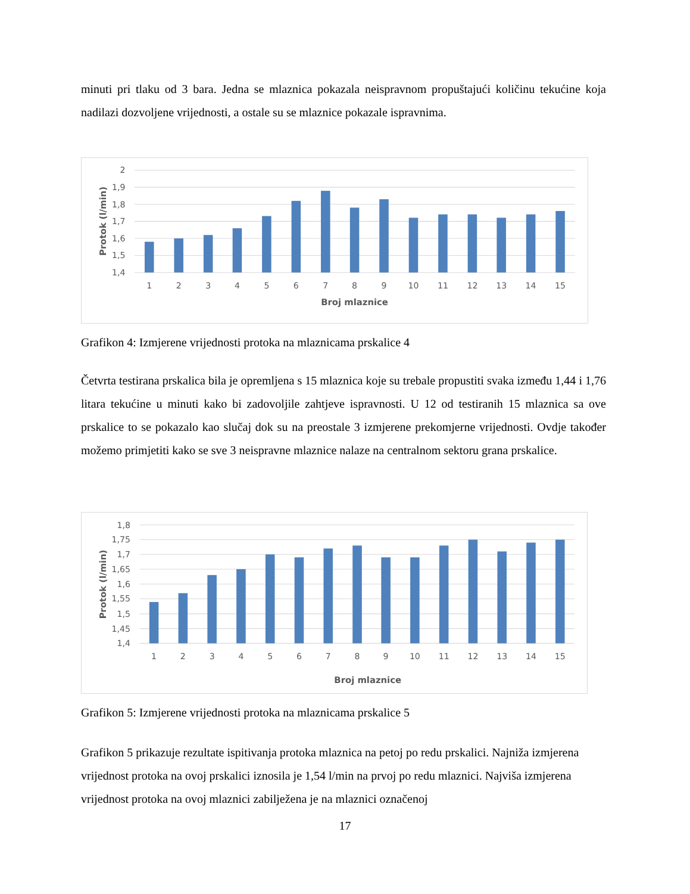minuti pri tlaku od 3 bara. Jedna se mlaznica pokazala neispravnom propuštajući količinu tekućine koja nadilazi dozvoljene vrijednosti, a ostale su se mlaznice pokazale ispravnima.
2
1,9
1,8
1,7
1,6
1,5
1,4
1
2
3
4
5
6
7
8
9
10
11
12
13
14
15
Broj mlaznice
Protok (l/min)
Grafikon 4: Izmjerene vrijednosti protoka na mlaznicama prskalice 4
Četvrta testirana prskalica bila je opremljena s 15 mlaznica koje su trebale propustiti svaka između 1,44 i 1,76 litara tekućine u minuti kako bi zadovoljile zahtjeve ispravnosti. U 12 od testiranih 15 mlaznica sa ove prskalice to se pokazalo kao slučaj dok su na preostale 3 izmjerene prekomjerne vrijednosti. Ovdje također možemo primjetiti kako se sve 3 neispravne mlaznice nalaze na centralnom sektoru grana prskalice.
1,8
1,75
1,7
1,65
1,6
1,55
1,5
1,45
1,4
1
2
3
4
5
6
7
8
9
10
11
12
13
14
15
Broj mlaznice
Protok (l/min)
Grafikon 5: Izmjerene vrijednosti protoka na mlaznicama prskalice 5
Grafikon 5 prikazuje rezultate ispitivanja protoka mlaznica na petoj po redu prskalici. Najniža izmjerena vrijednost protoka na ovoj prskalici iznosila je 1,54 l/min na prvoj po redu mlaznici. Najviša izmjerena vrijednost protoka na ovoj mlaznici zabilježena je na mlaznici označenoj
17